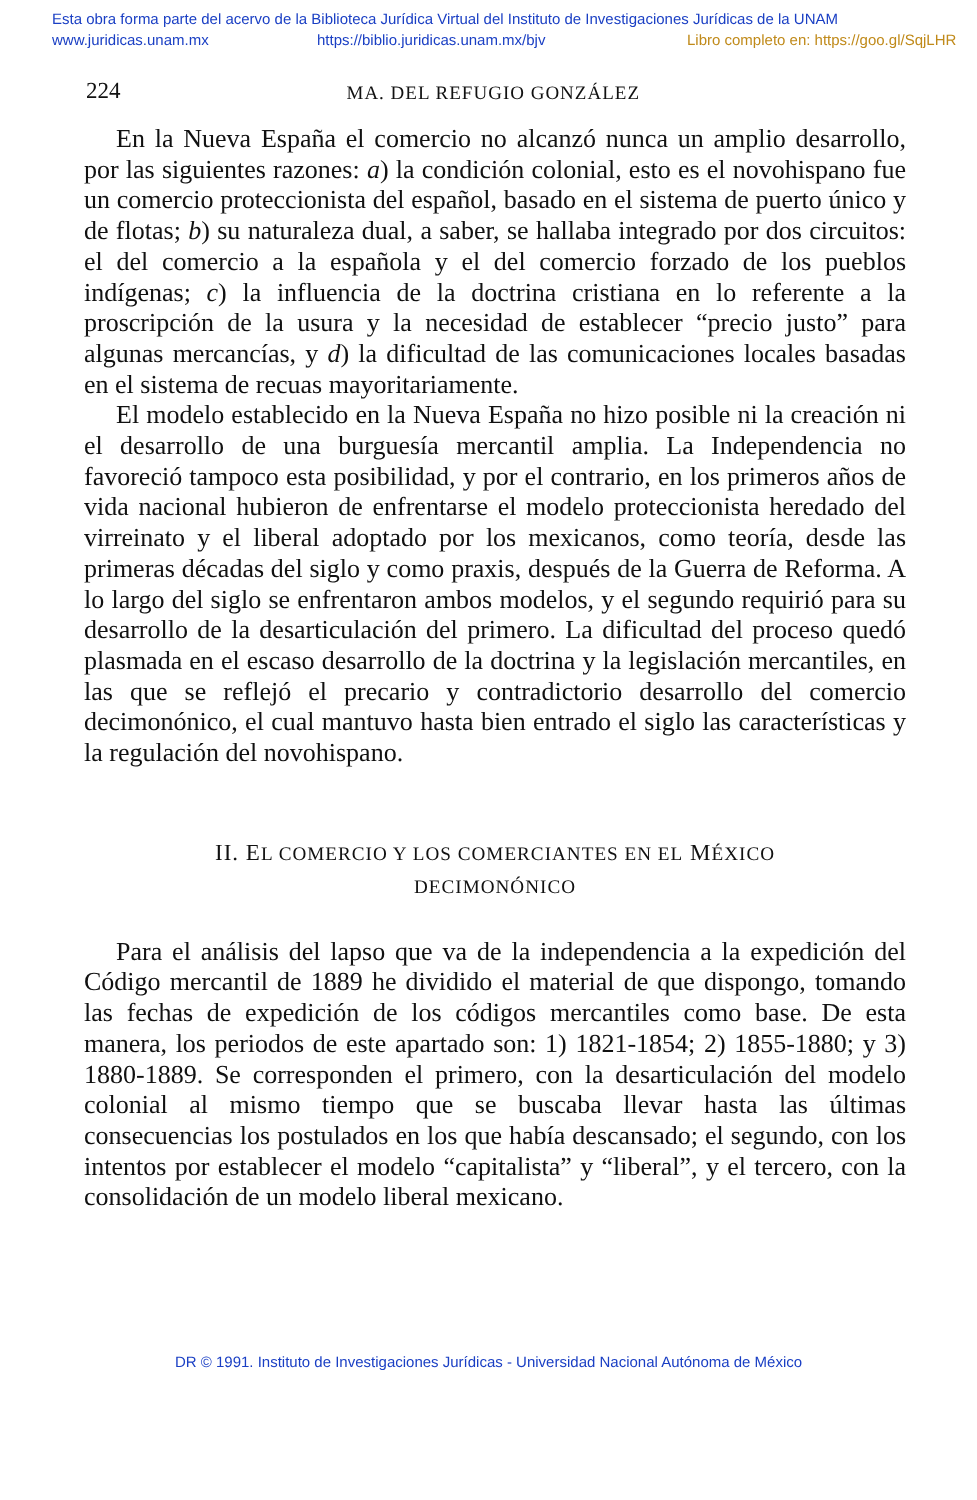Esta obra forma parte del acervo de la Biblioteca Jurídica Virtual del Instituto de Investigaciones Jurídicas de la UNAM
www.juridicas.unam.mx https://biblio.juridicas.unam.mx/bjv Libro completo en: https://goo.gl/SqjLHR
224 MA. DEL REFUGIO GONZÁLEZ
En la Nueva España el comercio no alcanzó nunca un amplio desarrollo, por las siguientes razones: a) la condición colonial, esto es el novohispano fue un comercio proteccionista del español, basado en el sistema de puerto único y de flotas; b) su naturaleza dual, a saber, se hallaba integrado por dos circuitos: el del comercio a la española y el del comercio forzado de los pueblos indígenas; c) la influencia de la doctrina cristiana en lo referente a la proscripción de la usura y la necesidad de establecer “precio justo” para algunas mercancías, y d) la dificultad de las comunicaciones locales basadas en el sistema de recuas mayoritariamente.
El modelo establecido en la Nueva España no hizo posible ni la creación ni el desarrollo de una burguesía mercantil amplia. La Independencia no favoreció tampoco esta posibilidad, y por el contrario, en los primeros años de vida nacional hubieron de enfrentarse el modelo proteccionista heredado del virreinato y el liberal adoptado por los mexicanos, como teoría, desde las primeras décadas del siglo y como praxis, después de la Guerra de Reforma. A lo largo del siglo se enfrentaron ambos modelos, y el segundo requirió para su desarrollo de la desarticulación del primero. La dificultad del proceso quedó plasmada en el escaso desarrollo de la doctrina y la legislación mercantiles, en las que se reflejó el precario y contradictorio desarrollo del comercio decimonónico, el cual mantuvo hasta bien entrado el siglo las características y la regulación del novohispano.
II. EL COMERCIO Y LOS COMERCIANTES EN EL MÉXICO
DECIMONÓNICO
Para el análisis del lapso que va de la independencia a la expedición del Código mercantil de 1889 he dividido el material de que dispongo, tomando las fechas de expedición de los códigos mercantiles como base. De esta manera, los periodos de este apartado son: 1) 1821-1854; 2) 1855-1880; y 3) 1880-1889. Se corresponden el primero, con la desarticulación del modelo colonial al mismo tiempo que se buscaba llevar hasta las últimas consecuencias los postulados en los que había descansado; el segundo, con los intentos por establecer el modelo “capitalista” y “liberal”, y el tercero, con la consolidación de un modelo liberal mexicano.
DR © 1991. Instituto de Investigaciones Jurídicas - Universidad Nacional Autónoma de México